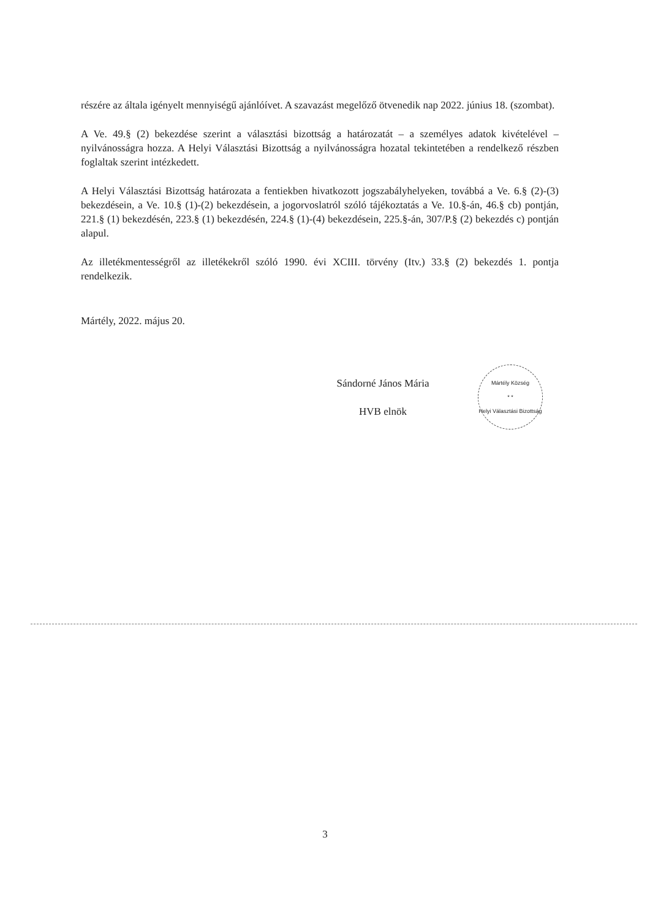részére az általa igényelt mennyiségű ajánlóívet. A szavazást megelőző ötvenedik nap 2022. június 18. (szombat).
A Ve. 49.§ (2) bekezdése szerint a választási bizottság a határozatát – a személyes adatok kivételével – nyilvánosságra hozza. A Helyi Választási Bizottság a nyilvánosságra hozatal tekintetében a rendelkező részben foglaltak szerint intézkedett.
A Helyi Választási Bizottság határozata a fentiekben hivatkozott jogszabályhelyeken, továbbá a Ve. 6.§ (2)-(3) bekezdésein, a Ve. 10.§ (1)-(2) bekezdésein, a jogorvoslatról szóló tájékoztatás a Ve. 10.§-án, 46.§ cb) pontján, 221.§ (1) bekezdésén, 223.§ (1) bekezdésén, 224.§ (1)-(4) bekezdésein, 225.§-án, 307/P.§ (2) bekezdés c) pontján alapul.
Az illetékmentességről az illetékekről szóló 1990. évi XCIII. törvény (Itv.) 33.§ (2) bekezdés 1. pontja rendelkezik.
Mártély, 2022. május 20.
Sándorné János Mária
HVB elnök
Mártély Község
* *
Helyi Választási Bizottság
3